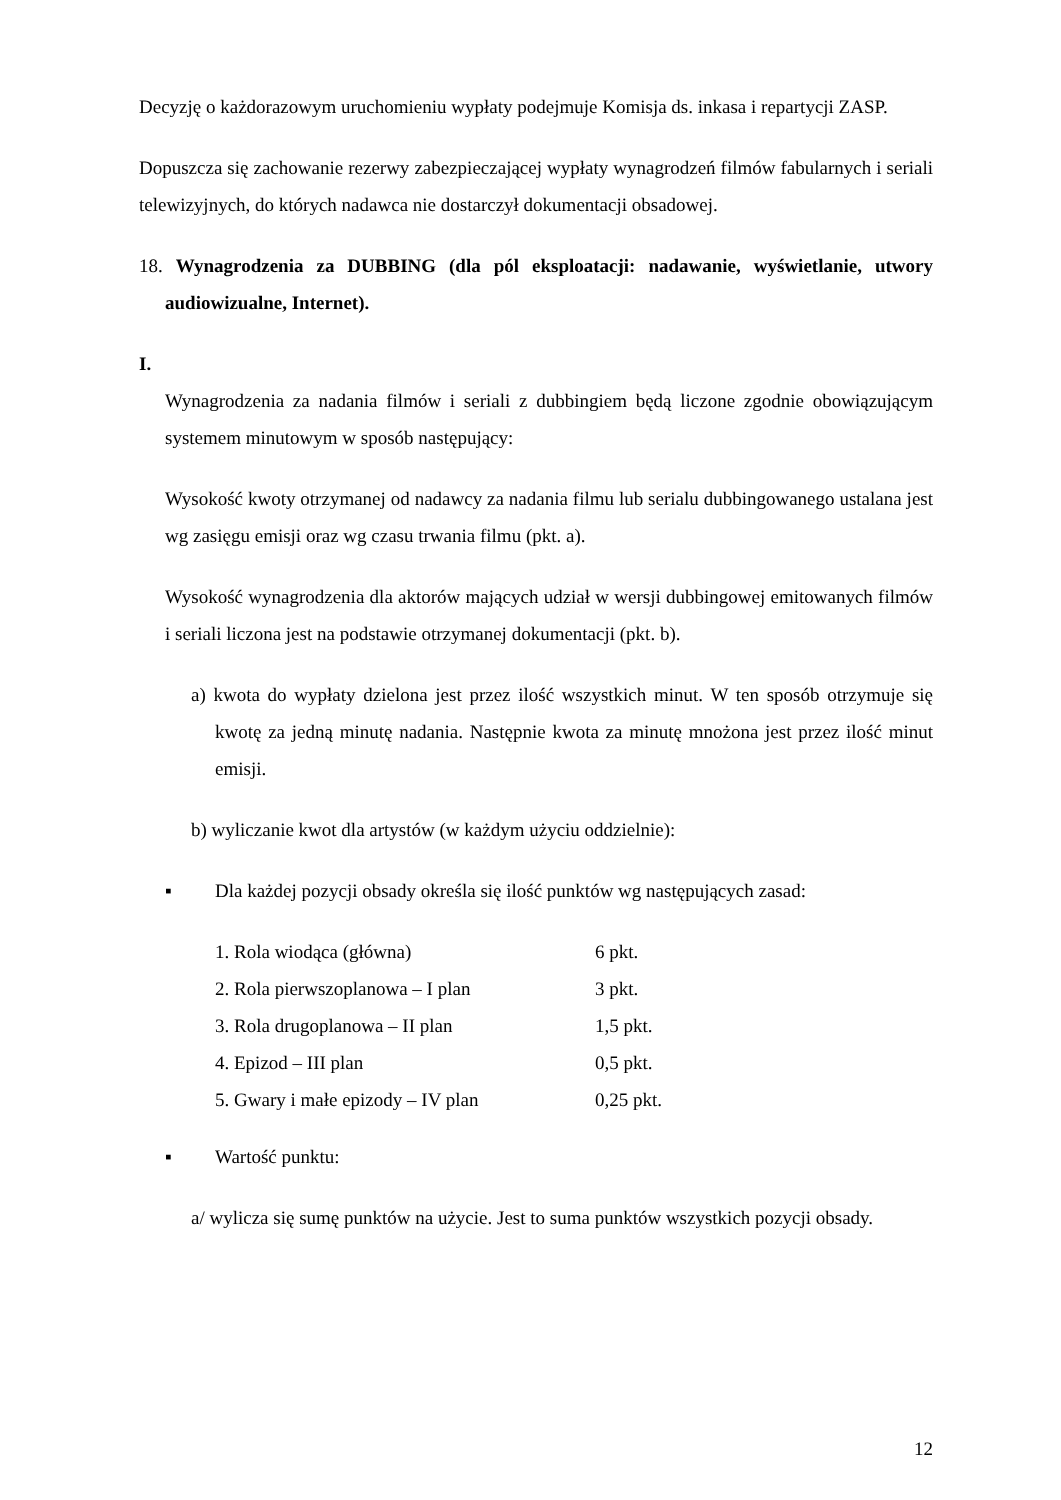Decyzję o każdorazowym uruchomieniu wypłaty podejmuje Komisja ds. inkasa i repartycji ZASP.
Dopuszcza się zachowanie rezerwy zabezpieczającej wypłaty wynagrodzeń filmów fabularnych i seriali telewizyjnych, do których nadawca nie dostarczył dokumentacji obsadowej.
18. Wynagrodzenia za DUBBING (dla pól eksploatacji: nadawanie, wyświetlanie, utwory audiowizualne, Internet).
I.
Wynagrodzenia za nadania filmów i seriali z dubbingiem będą liczone zgodnie obowiązującym systemem minutowym w sposób następujący:
Wysokość kwoty otrzymanej od nadawcy za nadania filmu lub serialu dubbingowanego ustalana jest wg zasięgu emisji oraz wg czasu trwania filmu (pkt. a).
Wysokość wynagrodzenia dla aktorów mających udział w wersji dubbingowej emitowanych filmów i seriali liczona jest na podstawie otrzymanej dokumentacji (pkt. b).
a) kwota do wypłaty dzielona jest przez ilość wszystkich minut. W ten sposób otrzymuje się kwotę za jedną minutę nadania. Następnie kwota za minutę mnożona jest przez ilość minut emisji.
b) wyliczanie kwot dla artystów (w każdym użyciu oddzielnie):
▪ Dla każdej pozycji obsady określa się ilość punktów wg następujących zasad:
| 1. Rola wiodąca (główna) | 6 pkt. |
| 2. Rola pierwszoplanowa – I plan | 3 pkt. |
| 3. Rola drugoplanowa – II plan | 1,5 pkt. |
| 4. Epizod – III plan | 0,5 pkt. |
| 5. Gwary i małe epizody – IV plan | 0,25 pkt. |
▪ Wartość punktu:
a/ wylicza się sumę punktów na użycie. Jest to suma punktów wszystkich pozycji obsady.
12